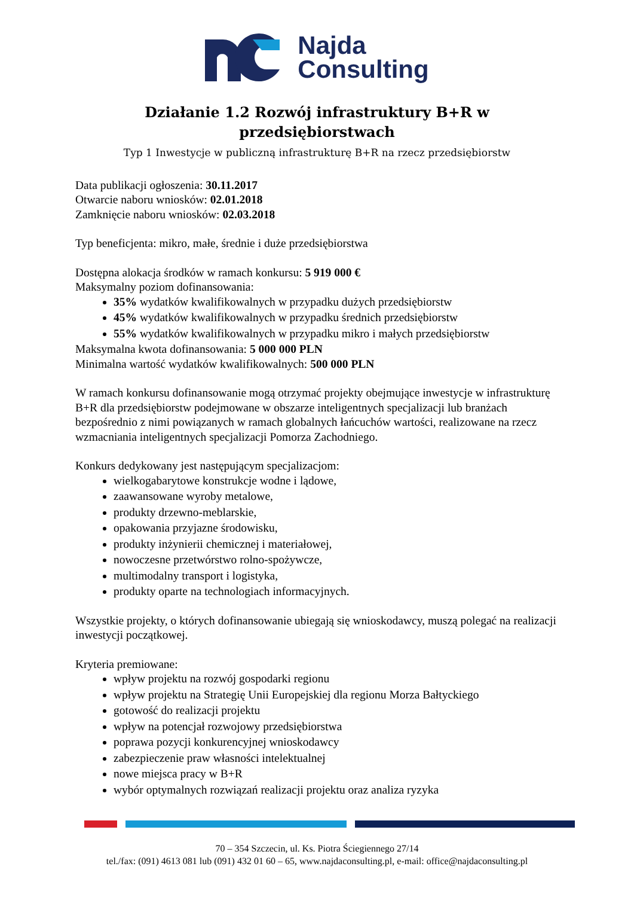Najda
Consulting
Działanie 1.2 Rozwój infrastruktury B+R w
przedsiębiorstwach
Typ 1 Inwestycje w publiczną infrastrukturę B+R na rzecz przedsiębiorstw
Data publikacji ogłoszenia: 30.11.2017
Otwarcie naboru wniosków: 02.01.2018
Zamknięcie naboru wniosków: 02.03.2018
Typ beneficjenta: mikro, małe, średnie i duże przedsiębiorstwa
Dostępna alokacja środków w ramach konkursu: 5 919 000 €
Maksymalny poziom dofinansowania:
35% wydatków kwalifikowalnych w przypadku dużych przedsiębiorstw
45% wydatków kwalifikowalnych w przypadku średnich przedsiębiorstw
55% wydatków kwalifikowalnych w przypadku mikro i małych przedsiębiorstw
Maksymalna kwota dofinansowania: 5 000 000 PLN
Minimalna wartość wydatków kwalifikowalnych: 500 000 PLN
W ramach konkursu dofinansowanie mogą otrzymać projekty obejmujące inwestycje w infrastrukturę B+R dla przedsiębiorstw podejmowane w obszarze inteligentnych specjalizacji lub branżach bezpośrednio z nimi powiązanych w ramach globalnych łańcuchów wartości, realizowane na rzecz wzmacniania inteligentnych specjalizacji Pomorza Zachodniego.
Konkurs dedykowany jest następującym specjalizacjom:
wielkogabarytowe konstrukcje wodne i lądowe,
zaawansowane wyroby metalowe,
produkty drzewno-meblarskie,
opakowania przyjazne środowisku,
produkty inżynierii chemicznej i materiałowej,
nowoczesne przetwórstwo rolno-spożywcze,
multimodalny transport i logistyka,
produkty oparte na technologiach informacyjnych.
Wszystkie projekty, o których dofinansowanie ubiegają się wnioskodawcy, muszą polegać na realizacji inwestycji początkowej.
Kryteria premiowane:
wpływ projektu na rozwój gospodarki regionu
wpływ projektu na Strategię Unii Europejskiej dla regionu Morza Bałtyckiego
gotowość do realizacji projektu
wpływ na potencjał rozwojowy przedsiębiorstwa
poprawa pozycji konkurencyjnej wnioskodawcy
zabezpieczenie praw własności intelektualnej
nowe miejsca pracy w B+R
wybór optymalnych rozwiązań realizacji projektu oraz analiza ryzyka
70 – 354 Szczecin, ul. Ks. Piotra Ściegiennego 27/14
tel./fax: (091) 4613 081 lub (091) 432 01 60 – 65, www.najdaconsulting.pl, e-mail: office@najdaconsulting.pl